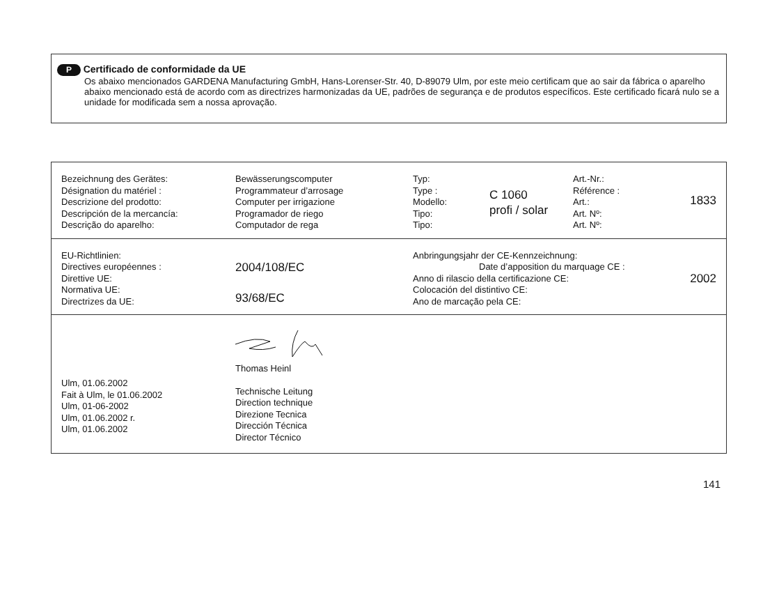P Certificado de conformidade da UE
Os abaixo mencionados GARDENA Manufacturing GmbH, Hans-Lorenser-Str. 40, D-89079 Ulm, por este meio certificam que ao sair da fábrica o aparelho abaixo mencionado está de acordo com as directrizes harmonizadas da UE, padrões de segurança e de produtos específicos. Este certificado ficará nulo se a unidade for modificada sem a nossa aprovação.
| Bezeichnung des Gerätes: Désignation du matériel : Descrizione del prodotto: Descripción de la mercancía: Descrição do aparelho: | Bewässerungscomputer Programmateur d’arrosage Computer per irrigazione Programador de riego Computador de rega | Typ: Type : Modello: Tipo: Tipo: | C 1060 profi / solar | Art.-Nr.: Référence : Art.: Art. Nº: Art. Nº: | 1833 |
| EU-Richtlinien: Directives européennes : Direttive UE: Normativa UE: Directrizes da UE: | 2004/108/EC 93/68/EC | Anbringungsjahr der CE-Kennzeichnung: Date d’apposition du marquage CE : Anno di rilascio della certificazione CE: Colocación del distintivo CE: Ano de marcação pela CE: | 2002 |
| Ulm, 01.06.2002 Fait à Ulm, le 01.06.2002 Ulm, 01-06-2002 Ulm, 01.06.2002 r. Ulm, 01.06.2002 | Thomas Heinl Technische Leitung Direction technique Direzione Tecnica Dirección Técnica Director Técnico |
141